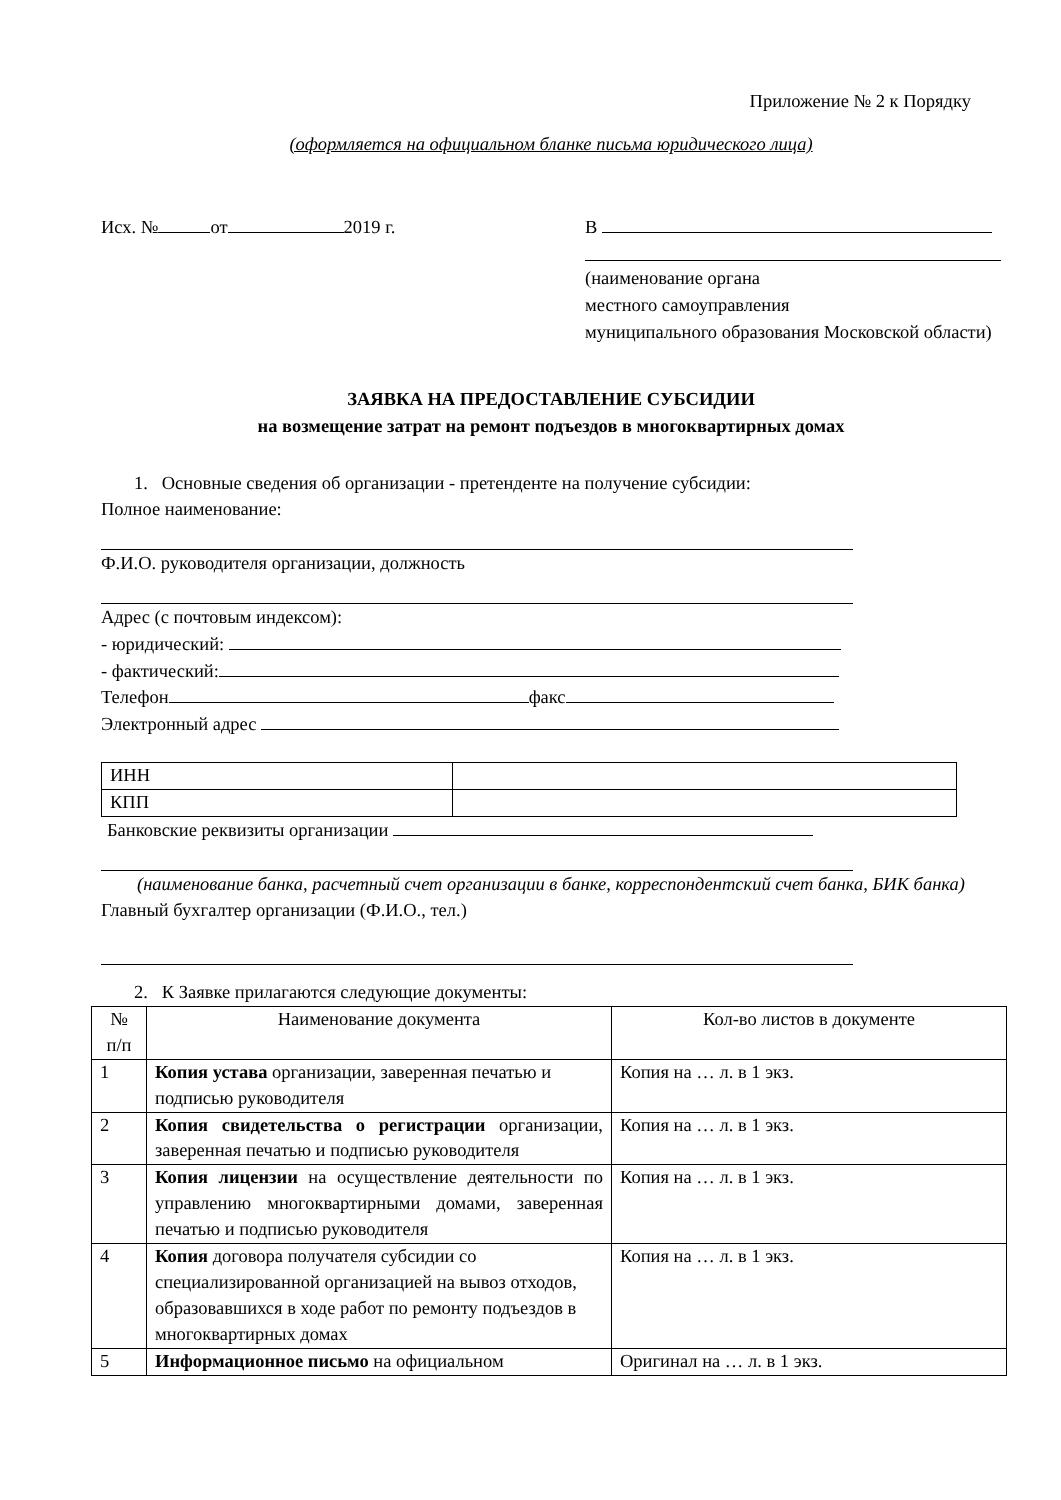Приложение № 2 к Порядку
(оформляется на официальном бланке письма юридического лица)
Исх. № от 2019 г. В
(наименование органа
местного самоуправления
муниципального образования Московской области)
ЗАЯВКА НА ПРЕДОСТАВЛЕНИЕ СУБСИДИИ
на возмещение затрат на ремонт подъездов в многоквартирных домах
1. Основные сведения об организации - претенденте на получение субсидии:
Полное наименование:
Ф.И.О. руководителя организации, должность
Адрес (с почтовым индексом):
- юридический:
- фактический:
Телефон факс
Электронный адрес
| ИНН | |
| КПП | |
Банковские реквизиты организации
(наименование банка, расчетный счет организации в банке, корреспондентский счет банка, БИК банка)
Главный бухгалтер организации (Ф.И.О., тел.)
2. К Заявке прилагаются следующие документы:
| № п/п | Наименование документа | Кол-во листов в документе |
| 1 | Копия устава организации, заверенная печатью и подписью руководителя | Копия на … л. в 1 экз. |
| 2 | Копия свидетельства о регистрации организации, заверенная печатью и подписью руководителя | Копия на … л. в 1 экз. |
| 3 | Копия лицензии на осуществление деятельности по управлению многоквартирными домами, заверенная печатью и подписью руководителя | Копия на … л. в 1 экз. |
| 4 | Копия договора получателя субсидии со специализированной организацией на вывоз отходов, образовавшихся в ходе работ по ремонту подъездов в многоквартирных домах | Копия на … л. в 1 экз. |
| 5 | Информационное письмо на официальном | Оригинал на … л. в 1 экз. |